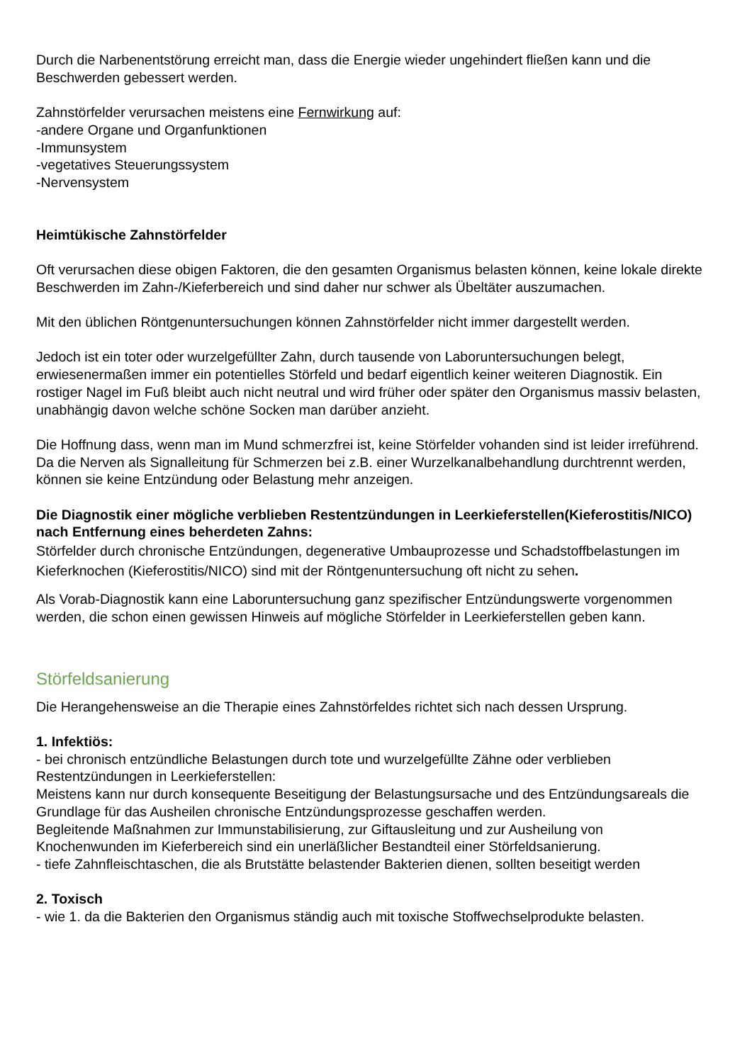Durch die Narbenentstörung erreicht man, dass die Energie wieder ungehindert fließen kann und die Beschwerden gebessert werden.
Zahnstörfelder verursachen meistens eine Fernwirkung auf:
-andere Organe und Organfunktionen
-Immunsystem
-vegetatives Steuerungssystem
-Nervensystem
Heimtükische Zahnstörfelder
Oft verursachen diese obigen Faktoren, die den gesamten Organismus belasten können, keine lokale direkte Beschwerden im Zahn-/Kieferbereich und sind daher nur schwer als Übeltäter auszumachen.
Mit den üblichen Röntgenuntersuchungen können Zahnstörfelder nicht immer dargestellt werden.
Jedoch ist ein toter oder wurzelgefüllter Zahn, durch tausende von Laboruntersuchungen belegt, erwiesenermaßen immer ein potentielles Störfeld und bedarf eigentlich keiner weiteren Diagnostik. Ein rostiger Nagel im Fuß bleibt auch nicht neutral und wird früher oder später den Organismus massiv belasten, unabhängig davon welche schöne Socken man darüber anzieht.
Die Hoffnung dass, wenn man im Mund schmerzfrei ist, keine Störfelder vohanden sind ist leider irreführend. Da die Nerven als Signalleitung für Schmerzen bei z.B. einer Wurzelkanalbehandlung durchtrennt werden, können sie keine Entzündung oder Belastung mehr anzeigen.
Die Diagnostik einer mögliche verblieben Restentzündungen in Leerkieferstellen(Kieferostitis/NICO) nach Entfernung eines beherdeten Zahns:
Störfelder durch chronische Entzündungen, degenerative Umbauprozesse und Schadstoffbelastungen im Kieferknochen (Kieferostitis/NICO) sind mit der Röntgenuntersuchung oft nicht zu sehen.
Als Vorab-Diagnostik kann eine Laboruntersuchung ganz spezifischer Entzündungswerte vorgenommen werden, die schon einen gewissen Hinweis auf mögliche Störfelder in Leerkieferstellen geben kann.
Störfeldsanierung
Die Herangehensweise an die Therapie eines Zahnstörfeldes richtet sich nach dessen Ursprung.
1. Infektiös:
- bei chronisch entzündliche Belastungen durch tote und wurzelgefüllte Zähne oder verblieben Restentzündungen in Leerkieferstellen:
Meistens kann nur durch konsequente Beseitigung der Belastungsursache und des Entzündungsareals die Grundlage für das Ausheilen chronische Entzündungsprozesse geschaffen werden.
Begleitende Maßnahmen zur Immunstabilisierung, zur Giftausleitung und zur Ausheilung von Knochenwunden im Kieferbereich sind ein unerläßlicher Bestandteil einer Störfeldsanierung.
- tiefe Zahnfleischtaschen, die als Brutstätte belastender Bakterien dienen, sollten beseitigt werden
2. Toxisch
- wie 1. da die Bakterien den Organismus ständig auch mit toxische Stoffwechselprodukte belasten.